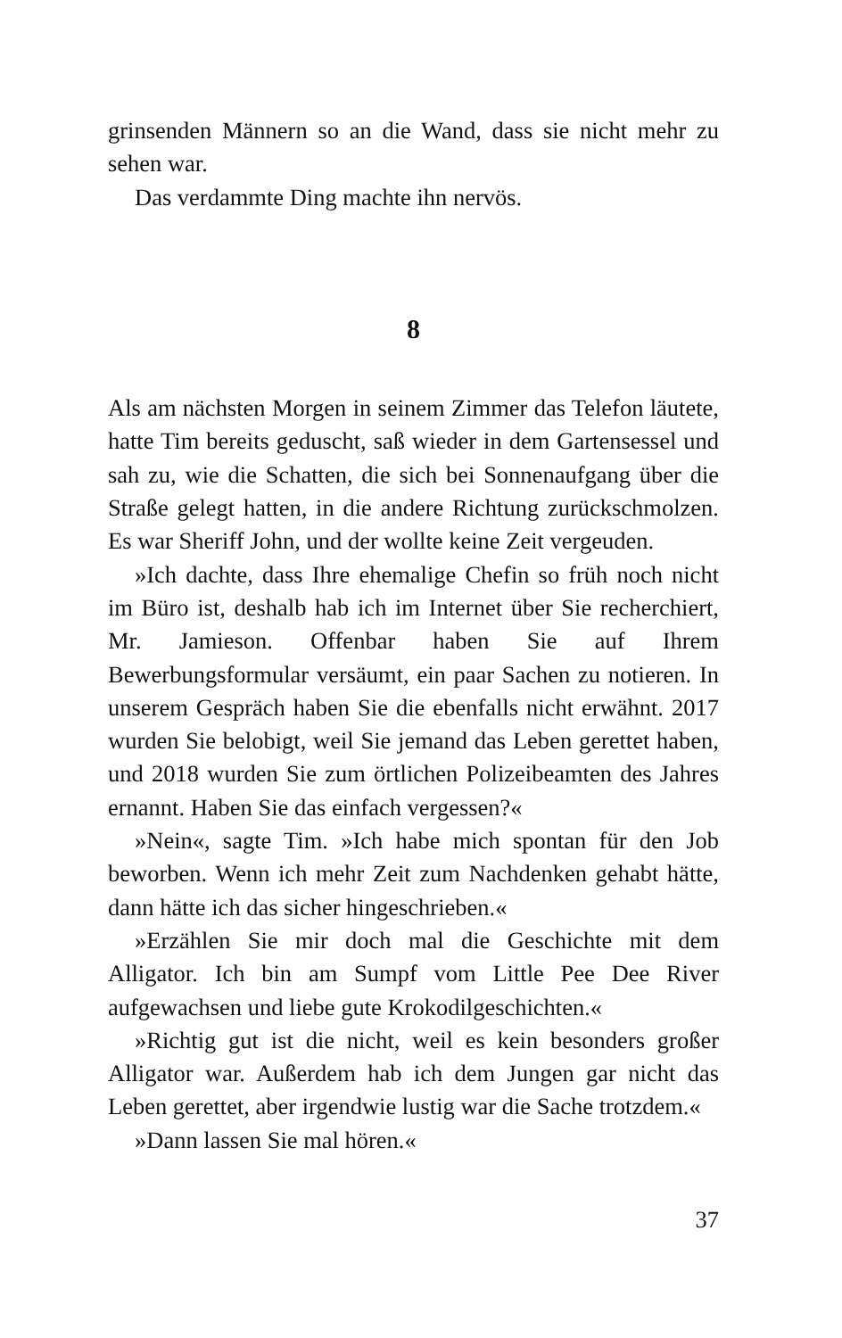grinsenden Männern so an die Wand, dass sie nicht mehr zu sehen war.
Das verdammte Ding machte ihn nervös.
8
Als am nächsten Morgen in seinem Zimmer das Telefon läutete, hatte Tim bereits geduscht, saß wieder in dem Gartensessel und sah zu, wie die Schatten, die sich bei Sonnenaufgang über die Straße gelegt hatten, in die andere Richtung zurückschmolzen. Es war Sheriff John, und der wollte keine Zeit vergeuden.
»Ich dachte, dass Ihre ehemalige Chefin so früh noch nicht im Büro ist, deshalb hab ich im Internet über Sie recherchiert, Mr. Jamieson. Offenbar haben Sie auf Ihrem Bewerbungsformular versäumt, ein paar Sachen zu notieren. In unserem Gespräch haben Sie die ebenfalls nicht erwähnt. 2017 wurden Sie belobigt, weil Sie jemand das Leben gerettet haben, und 2018 wurden Sie zum örtlichen Polizeibeamten des Jahres ernannt. Haben Sie das einfach vergessen?«
»Nein«, sagte Tim. »Ich habe mich spontan für den Job beworben. Wenn ich mehr Zeit zum Nachdenken gehabt hätte, dann hätte ich das sicher hingeschrieben.«
»Erzählen Sie mir doch mal die Geschichte mit dem Alligator. Ich bin am Sumpf vom Little Pee Dee River aufgewachsen und liebe gute Krokodilgeschichten.«
»Richtig gut ist die nicht, weil es kein besonders großer Alligator war. Außerdem hab ich dem Jungen gar nicht das Leben gerettet, aber irgendwie lustig war die Sache trotzdem.«
»Dann lassen Sie mal hören.«
37